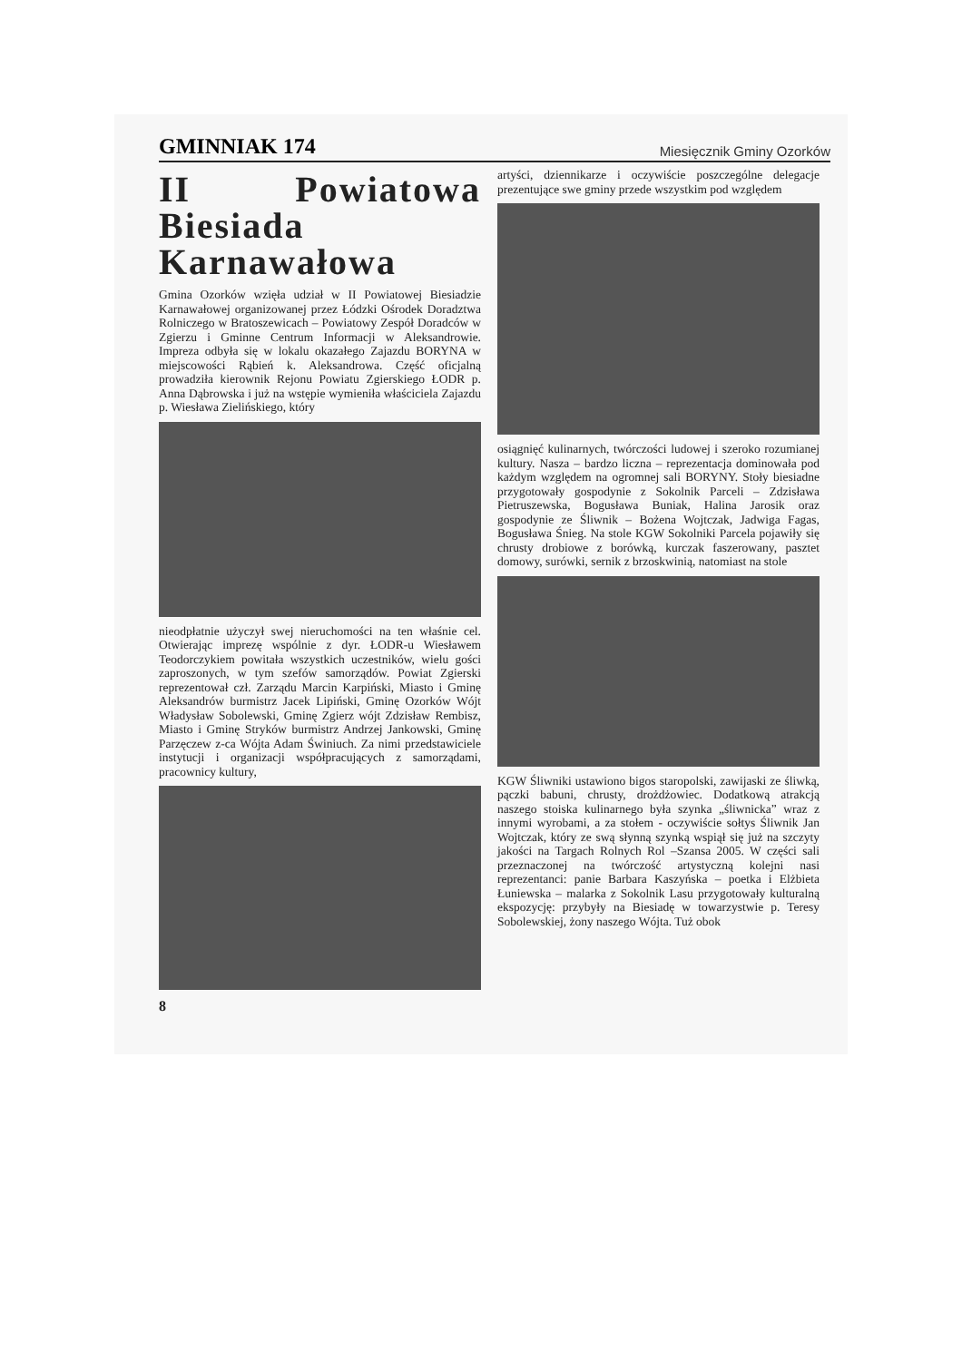GMINNIAK 174 Miesięcznik Gminy Ozorków
II Powiatowa Biesiada Karnawałowa
Gmina Ozorków wzięła udział w II Powiatowej Biesiadzie Karnawałowej organizowanej przez Łódzki Ośrodek Doradztwa Rolniczego w Bratoszewicach – Powiatowy Zespół Doradców w Zgierzu i Gminne Centrum Informacji w Aleksandrowie. Impreza odbyła się w lokalu okazałego Zajazdu BORYNA w miejscowości Rąbień k. Aleksandrowa. Część oficjalną prowadziła kierownik Rejonu Powiatu Zgierskiego ŁODR p. Anna Dąbrowska i już na wstępie wymieniła właściciela Zajazdu p. Wiesława Zielińskiego, który
nieodpłatnie użyczył swej nieruchomości na ten właśnie cel. Otwierając imprezę wspólnie z dyr. ŁODR-u Wiesławem Teodorczykiem powitała wszystkich uczestników, wielu gości zaproszonych, w tym szefów samorządów. Powiat Zgierski reprezentował czł. Zarządu Marcin Karpiński, Miasto i Gminę Aleksandrów burmistrz Jacek Lipiński, Gminę Ozorków Wójt Władysław Sobolewski, Gminę Zgierz wójt Zdzisław Rembisz, Miasto i Gminę Stryków burmistrz Andrzej Jankowski, Gminę Parzęczew z-ca Wójta Adam Świniuch. Za nimi przedstawiciele instytucji i organizacji współpracujących z samorządami, pracownicy kultury,
8
artyści, dziennikarze i oczywiście poszczególne delegacje prezentujące swe gminy przede wszystkim pod względem
osiągnięć kulinarnych, twórczości ludowej i szeroko rozumianej kultury. Nasza – bardzo liczna – reprezentacja dominowała pod każdym względem na ogromnej sali BORYNY. Stoły biesiadne przygotowały gospodynie z Sokolnik Parceli – Zdzisława Pietruszewska, Bogusława Buniak, Halina Jarosik oraz gospodynie ze Śliwnik – Bożena Wojtczak, Jadwiga Fagas, Bogusława Śnieg. Na stole KGW Sokolniki Parcela pojawiły się chrusty drobiowe z borówką, kurczak faszerowany, pasztet domowy, surówki, sernik z brzoskwinią, natomiast na stole
KGW Śliwniki ustawiono bigos staropolski, zawijaski ze śliwką, pączki babuni, chrusty, drożdżowiec. Dodatkową atrakcją naszego stoiska kulinarnego była szynka „śliwnicka” wraz z innymi wyrobami, a za stołem - oczywiście sołtys Śliwnik Jan Wojtczak, który ze swą słynną szynką wspiął się już na szczyty jakości na Targach Rolnych Rol –Szansa 2005. W części sali przeznaczonej na twórczość artystyczną kolejni nasi reprezentanci: panie Barbara Kaszyńska – poetka i Elżbieta Łuniewska – malarka z Sokolnik Lasu przygotowały kulturalną ekspozycję: przybyły na Biesiadę w towarzystwie p. Teresy Sobolewskiej, żony naszego Wójta. Tuż obok